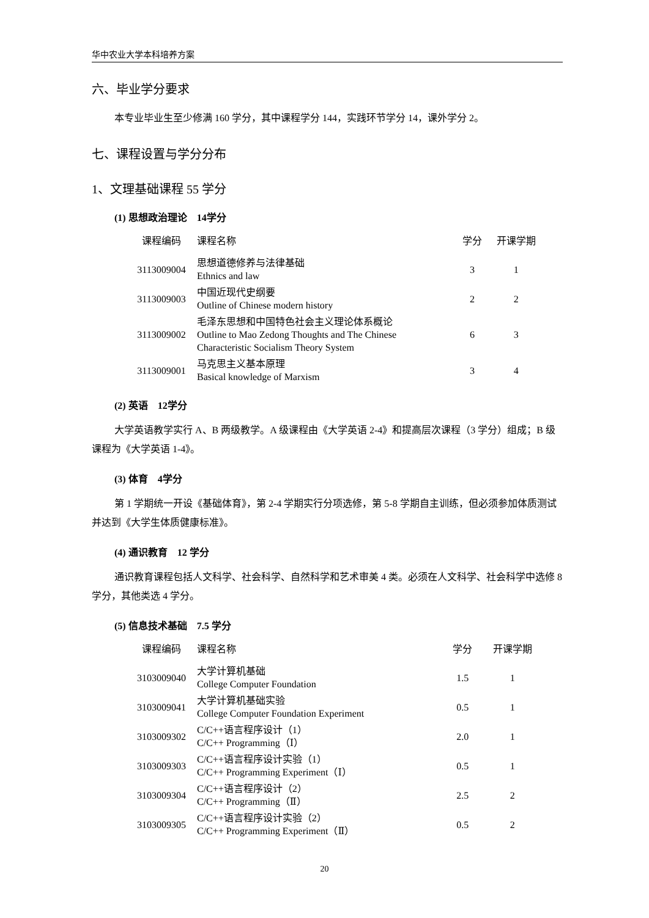华中农业大学本科培养方案
六、毕业学分要求
本专业毕业生至少修满 160 学分，其中课程学分 144，实践环节学分 14，课外学分 2。
七、课程设置与学分分布
1、文理基础课程 55 学分
(1) 思想政治理论　14学分
| 课程编码 | 课程名称 | 学分 | 开课学期 |
| --- | --- | --- | --- |
| 3113009004 | 思想道德修养与法律基础 Ethnics and law | 3 | 1 |
| 3113009003 | 中国近现代史纲要 Outline of Chinese modern history | 2 | 2 |
| 3113009002 | 毛泽东思想和中国特色社会主义理论体系概论 Outline to Mao Zedong Thoughts and The Chinese Characteristic Socialism Theory System | 6 | 3 |
| 3113009001 | 马克思主义基本原理 Basical knowledge of Marxism | 3 | 4 |
(2) 英语　12学分
大学英语教学实行 A、B 两级教学。A 级课程由《大学英语 2-4》和提高层次课程（3 学分）组成；B 级课程为《大学英语 1-4》。
(3) 体育　4学分
第 1 学期统一开设《基础体育》，第 2-4 学期实行分项选修，第 5-8 学期自主训练，但必须参加体质测试并达到《大学生体质健康标准》。
(4) 通识教育　12 学分
通识教育课程包括人文科学、社会科学、自然科学和艺术审美 4 类。必须在人文科学、社会科学中选修 8 学分，其他类选 4 学分。
(5) 信息技术基础　7.5 学分
| 课程编码 | 课程名称 | 学分 | 开课学期 |
| --- | --- | --- | --- |
| 3103009040 | 大学计算机基础 College Computer Foundation | 1.5 | 1 |
| 3103009041 | 大学计算机基础实验 College Computer Foundation Experiment | 0.5 | 1 |
| 3103009302 | C/C++语言程序设计（1） C/C++ Programming（Ⅰ） | 2.0 | 1 |
| 3103009303 | C/C++语言程序设计实验（1） C/C++ Programming Experiment（Ⅰ） | 0.5 | 1 |
| 3103009304 | C/C++语言程序设计（2） C/C++ Programming（Ⅱ） | 2.5 | 2 |
| 3103009305 | C/C++语言程序设计实验（2） C/C++ Programming Experiment（Ⅱ） | 0.5 | 2 |
20